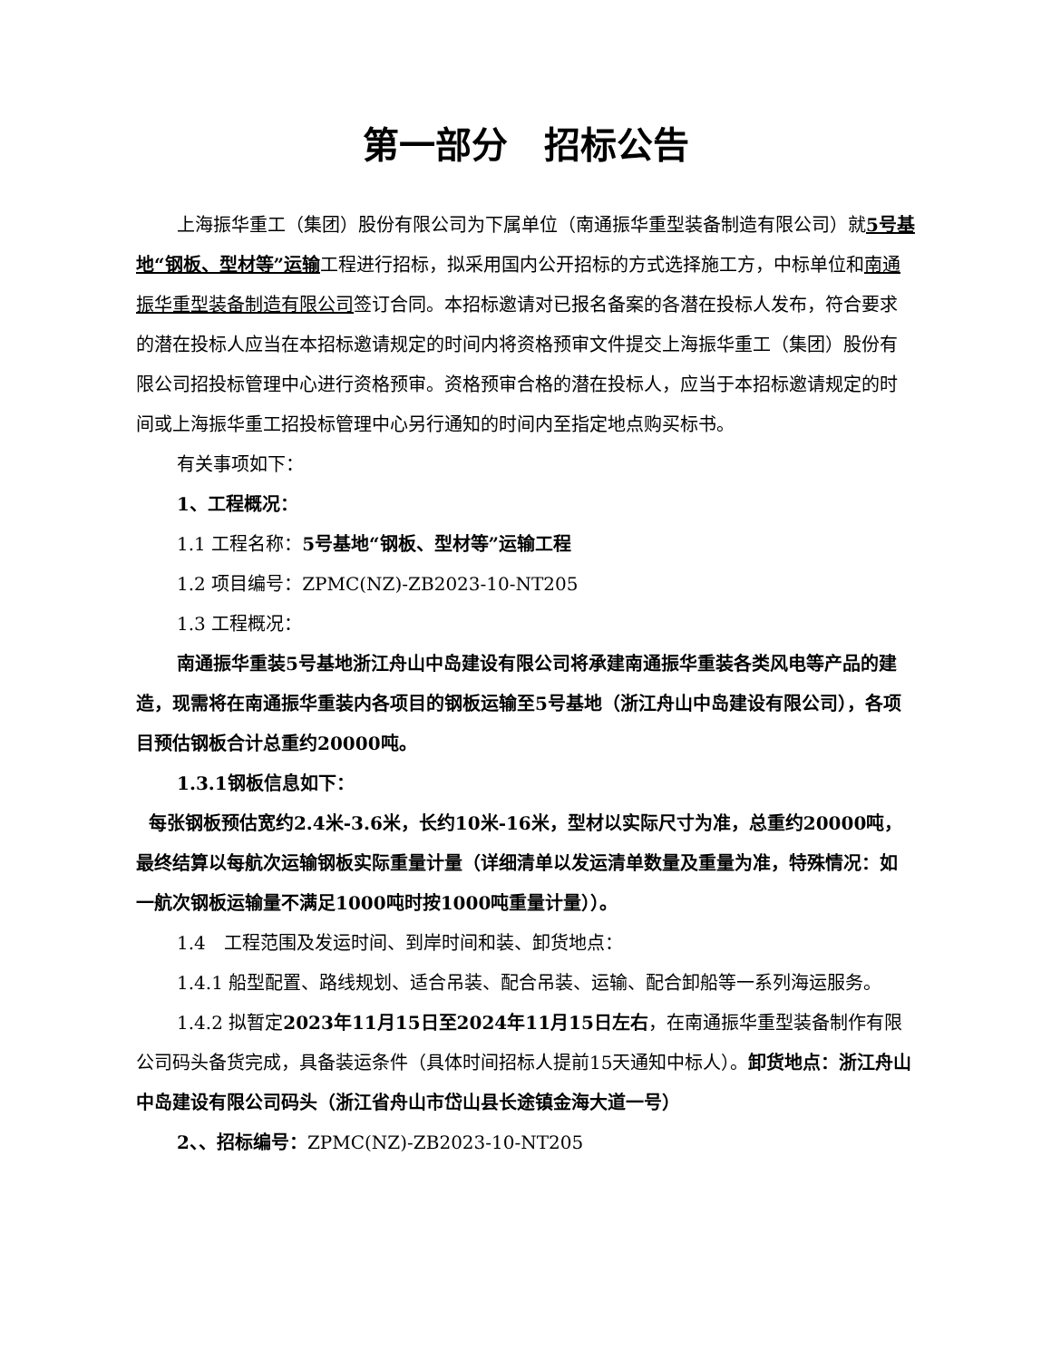第一部分　招标公告
上海振华重工（集团）股份有限公司为下属单位（南通振华重型装备制造有限公司）就5号基地“钢板、型材等”运输工程进行招标，拟采用国内公开招标的方式选择施工方，中标单位和南通振华重型装备制造有限公司签订合同。本招标邀请对已报名备案的各潜在投标人发布，符合要求的潜在投标人应当在本招标邀请规定的时间内将资格预审文件提交上海振华重工（集团）股份有限公司招投标管理中心进行资格预审。资格预审合格的潜在投标人，应当于本招标邀请规定的时间或上海振华重工招投标管理中心另行通知的时间内至指定地点购买标书。
有关事项如下：
1、工程概况：
1.1 工程名称：5号基地“钢板、型材等”运输工程
1.2 项目编号：ZPMC(NZ)-ZB2023-10-NT205
1.3 工程概况：
南通振华重装5号基地浙江舟山中岛建设有限公司将承建南通振华重装各类风电等产品的建造，现需将在南通振华重装内各项目的钢板运输至5号基地（浙江舟山中岛建设有限公司），各项目预估钢板合计总重约20000吨。
1.3.1钢板信息如下：
每张钢板预估宽约2.4米-3.6米，长约10米-16米，型材以实际尺寸为准，总重约20000吨，最终结算以每航次运输钢板实际重量计量（详细清单以发运清单数量及重量为准，特殊情况：如一航次钢板运输量不满足1000吨时按1000吨重量计量））。
1.4　工程范围及发运时间、到岸时间和装、卸货地点：
1.4.1 船型配置、路线规划、适合吊装、配合吊装、运输、配合卸船等一系列海运服务。
1.4.2 拟暂定2023年11月15日至2024年11月15日左右，在南通振华重型装备制作有限公司码头备货完成，具备装运条件（具体时间招标人提前15天通知中标人）。卸货地点：浙江舟山中岛建设有限公司码头（浙江省舟山市岱山县长途镇金海大道一号）
2、、招标编号：ZPMC(NZ)-ZB2023-10-NT205